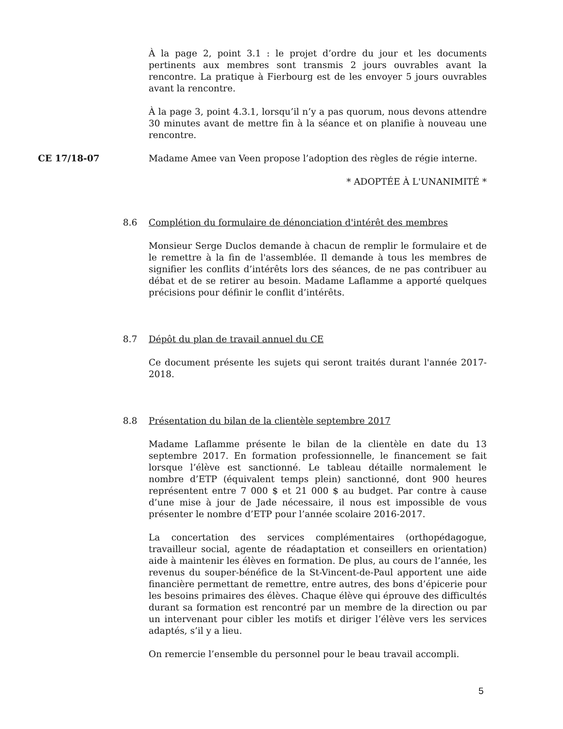À la page 2, point 3.1 : le projet d’ordre du jour et les documents pertinents aux membres sont transmis 2 jours ouvrables avant la rencontre. La pratique à Fierbourg est de les envoyer 5 jours ouvrables avant la rencontre.
À la page 3, point 4.3.1, lorsqu’il n’y a pas quorum, nous devons attendre 30 minutes avant de mettre fin à la séance et on planifie à nouveau une rencontre.
CE 17/18-07 Madame Amee van Veen propose l’adoption des règles de régie interne.
* ADOPTÉE À L'UNANIMITÉ *
8.6 Complétion du formulaire de dénonciation d'intérêt des membres
Monsieur Serge Duclos demande à chacun de remplir le formulaire et de le remettre à la fin de l'assemblée. Il demande à tous les membres de signifier les conflits d’intérêts lors des séances, de ne pas contribuer au débat et de se retirer au besoin. Madame Laflamme a apporté quelques précisions pour définir le conflit d’intérêts.
8.7 Dépôt du plan de travail annuel du CE
Ce document présente les sujets qui seront traités durant l'année 2017-2018.
8.8 Présentation du bilan de la clientèle septembre 2017
Madame Laflamme présente le bilan de la clientèle en date du 13 septembre 2017. En formation professionnelle, le financement se fait lorsque l’élève est sanctionné. Le tableau détaille normalement le nombre d’ETP (équivalent temps plein) sanctionné, dont 900 heures représentent entre 7 000 $ et 21 000 $ au budget. Par contre à cause d’une mise à jour de Jade nécessaire, il nous est impossible de vous présenter le nombre d’ETP pour l’année scolaire 2016-2017.
La concertation des services complémentaires (orthopédagogue, travailleur social, agente de réadaptation et conseillers en orientation) aide à maintenir les élèves en formation. De plus, au cours de l’année, les revenus du souper-bénéfice de la St-Vincent-de-Paul apportent une aide financière permettant de remettre, entre autres, des bons d’épicerie pour les besoins primaires des élèves. Chaque élève qui éprouve des difficultés durant sa formation est rencontré par un membre de la direction ou par un intervenant pour cibler les motifs et diriger l’élève vers les services adaptés, s’il y a lieu.
On remercie l’ensemble du personnel pour le beau travail accompli.
5